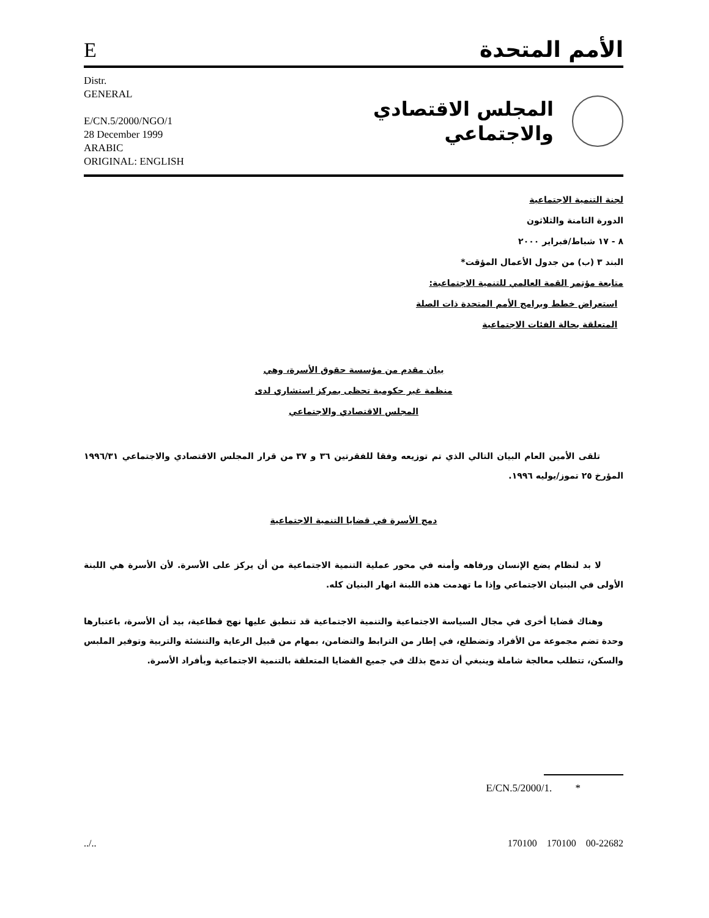Eالأمم المتحدة
Distr.
GENERAL
E/CN.5/2000/NGO/1
28 December 1999
ARABIC
ORIGINAL: ENGLISH
المجلس الاقتصادي
والاجتماعي
لجنة التنمية الاجتماعية
الدورة الثامنة والثلاثون
٨ - ١٧ شباط/فبراير ٢٠٠٠
البند ٣ (ب) من جدول الأعمال المؤقت*
متابعة مؤتمر القمة العالمي للتنمية الاجتماعية:
استعراض خطط وبرامج الأمم المتحدة ذات الصلة
المتعلقة بحالة الفئات الاجتماعية
بيان مقدم من مؤسسة حقوق الأسرة، وهي
منظمة غير حكومية تحظى بمركز استشاري لدى
المجلس الاقتصادي والاجتماعي
تلقى الأمين العام البيان التالي الذي تم توزيعه وفقا للفقرتين ٣٦ و ٣٧ من قرار المجلس الاقتصادي والاجتماعي ١٩٩٦/٣١ المؤرخ ٢٥ تموز/يوليه ١٩٩٦.
دمج الأسرة في قضايا التنمية الاجتماعية
لا بد لنظام يضع الإنسان ورفاهه وأمنه في محور عملية التنمية الاجتماعية من أن يركز على الأسرة. لأن الأسرة هي اللبنة الأولى في البنيان الاجتماعي وإذا ما تهدمت هذه اللبنة انهار البنيان كله.
وهناك قضايا أخرى في مجال السياسة الاجتماعية والتنمية الاجتماعية قد تنطبق عليها نهج قطاعية، بيد أن الأسرة، باعتبارها وحدة تضم مجموعة من الأفراد وتضطلع، في إطار من الترابط والتضامن، بمهام من قبيل الرعاية والتنشئة والتربية وتوفير الملبس والسكن، تتطلب معالجة شاملة وينبغي أن تدمج بذلك في جميع القضايا المتعلقة بالتنمية الاجتماعية وبأفراد الأسرة.
* E/CN.5/2000/1.
../.. 170100 170100 00-22682